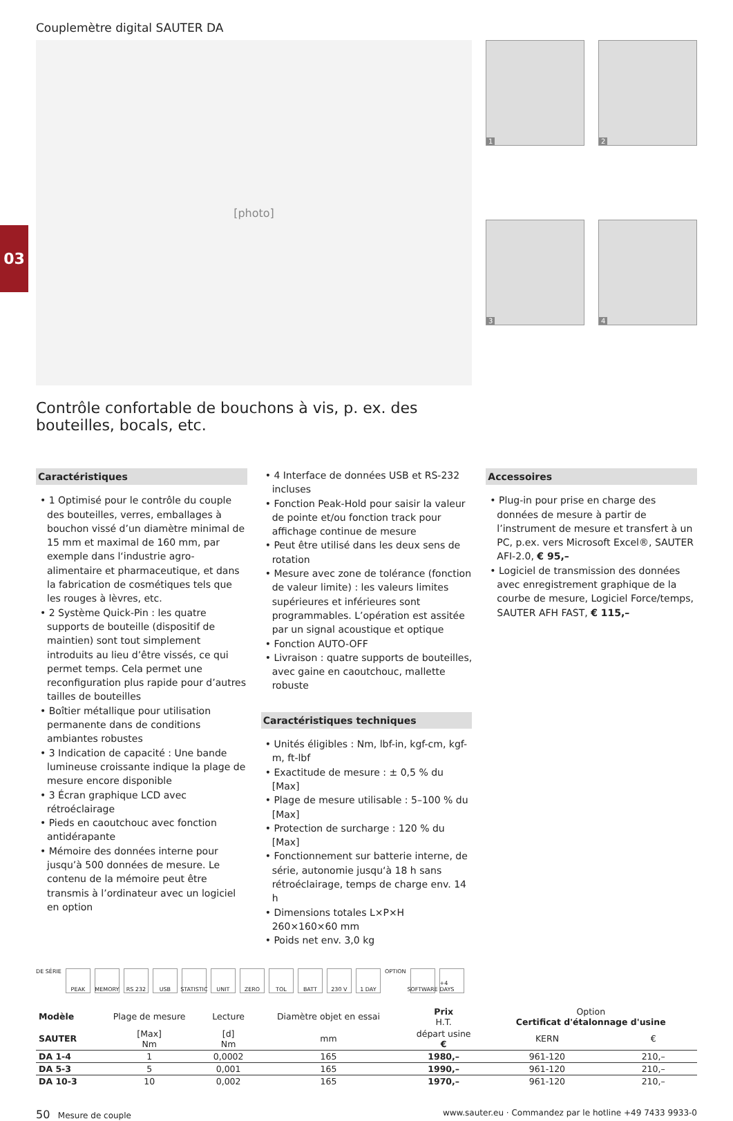03
Couplemètre digital SAUTER DA
[photo]
1
2
3
4
Contrôle confortable de bouchons à vis, p. ex. des bouteilles, bocals, etc.
Caractéristiques
• 1 Optimisé pour le contrôle du couple des bouteilles, verres, emballages à bouchon vissé d’un diamètre minimal de 15 mm et maximal de 160 mm, par exemple dans l‘industrie agro-alimentaire et pharmaceutique, et dans la fabrication de cosmétiques tels que les rouges à lèvres, etc.
• 2 Système Quick-Pin : les quatre supports de bouteille (dispositif de maintien) sont tout simplement introduits au lieu d’être vissés, ce qui permet temps. Cela permet une reconfiguration plus rapide pour d’autres tailles de bouteilles
• Boîtier métallique pour utilisation permanente dans de conditions ambiantes robustes
• 3 Indication de capacité : Une bande lumineuse croissante indique la plage de mesure encore disponible
• 3 Écran graphique LCD avec rétroéclairage
• Pieds en caoutchouc avec fonction antidérapante
• Mémoire des données interne pour jusqu’à 500 données de mesure. Le contenu de la mémoire peut être transmis à l’ordinateur avec un logiciel en option
• 4 Interface de données USB et RS-232 incluses
• Fonction Peak-Hold pour saisir la valeur de pointe et/ou fonction track pour affichage continue de mesure
• Peut être utilisé dans les deux sens de rotation
• Mesure avec zone de tolérance (fonction de valeur limite) : les valeurs limites supérieures et inférieures sont programmables. L’opération est assitée par un signal acoustique et optique
• Fonction AUTO-OFF
• Livraison : quatre supports de bouteilles, avec gaine en caoutchouc, mallette robuste
Caractéristiques techniques
• Unités éligibles : Nm, lbf-in, kgf-cm, kgf-m, ft-lbf
• Exactitude de mesure : ± 0,5 % du [Max]
• Plage de mesure utilisable : 5–100 % du [Max]
• Protection de surcharge : 120 % du [Max]
• Fonctionnement sur batterie interne, de série, autonomie jusqu‘à 18 h sans rétroéclairage, temps de charge env. 14 h
• Dimensions totales L×P×H 260×160×60 mm
• Poids net env. 3,0 kg
Accessoires
• Plug-in pour prise en charge des données de mesure à partir de l’instrument de mesure et transfert à un PC, p.ex. vers Microsoft Excel®, SAUTER AFI-2.0, € 95,–
• Logiciel de transmission des données avec enregistrement graphique de la courbe de mesure, Logiciel Force/temps, SAUTER AFH FAST, € 115,–
DE SÉRIE
PEAK MEMORY RS 232 USB STATISTIC
UNIT ZERO TOL BATT 230 V 1 DAY
OPTION
SOFTWARE
+4 DAYS
| Modèle | Plage de mesure | Lecture | Diamètre objet en essai | Prix H.T. | Option Certificat d'étalonnage d'usine | |
| --- | --- | --- | --- | --- | --- | --- |
| SAUTER | [Max] Nm | [d] Nm | mm | départ usine € | KERN | € |
| DA 1-4 | 1 | 0,0002 | 165 | 1980,– | 961-120 | 210,– |
| DA 5-3 | 5 | 0,001 | 165 | 1990,– | 961-120 | 210,– |
| DA 10-3 | 10 | 0,002 | 165 | 1970,– | 961-120 | 210,– |
50 Mesure de couple www.sauter.eu · Commandez par le hotline +49 7433 9933-0